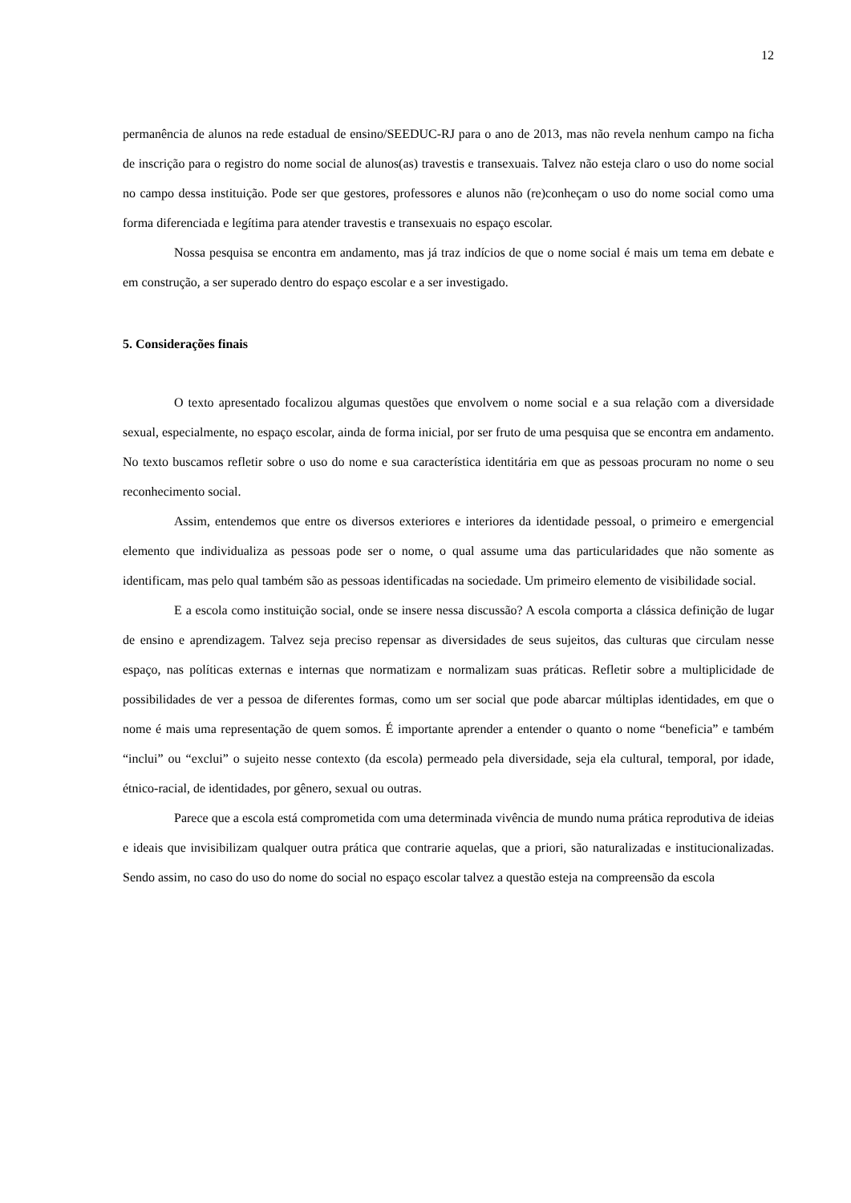12
permanência de alunos na rede estadual de ensino/SEEDUC-RJ para o ano de 2013, mas não revela nenhum campo na ficha de inscrição para o registro do nome social de alunos(as) travestis e transexuais. Talvez não esteja claro o uso do nome social no campo dessa instituição. Pode ser que gestores, professores e alunos não (re)conheçam o uso do nome social como uma forma diferenciada e legítima para atender travestis e transexuais no espaço escolar.
Nossa pesquisa se encontra em andamento, mas já traz indícios de que o nome social é mais um tema em debate e em construção, a ser superado dentro do espaço escolar e a ser investigado.
5. Considerações finais
O texto apresentado focalizou algumas questões que envolvem o nome social e a sua relação com a diversidade sexual, especialmente, no espaço escolar, ainda de forma inicial, por ser fruto de uma pesquisa que se encontra em andamento. No texto buscamos refletir sobre o uso do nome e sua característica identitária em que as pessoas procuram no nome o seu reconhecimento social.
Assim, entendemos que entre os diversos exteriores e interiores da identidade pessoal, o primeiro e emergencial elemento que individualiza as pessoas pode ser o nome, o qual assume uma das particularidades que não somente as identificam, mas pelo qual também são as pessoas identificadas na sociedade. Um primeiro elemento de visibilidade social.
E a escola como instituição social, onde se insere nessa discussão? A escola comporta a clássica definição de lugar de ensino e aprendizagem. Talvez seja preciso repensar as diversidades de seus sujeitos, das culturas que circulam nesse espaço, nas políticas externas e internas que normatizam e normalizam suas práticas. Refletir sobre a multiplicidade de possibilidades de ver a pessoa de diferentes formas, como um ser social que pode abarcar múltiplas identidades, em que o nome é mais uma representação de quem somos. É importante aprender a entender o quanto o nome “beneficia” e também “inclui” ou “exclui” o sujeito nesse contexto (da escola) permeado pela diversidade, seja ela cultural, temporal, por idade, étnico-racial, de identidades, por gênero, sexual ou outras.
Parece que a escola está comprometida com uma determinada vivência de mundo numa prática reprodutiva de ideias e ideais que invisibilizam qualquer outra prática que contrarie aquelas, que a priori, são naturalizadas e institucionalizadas. Sendo assim, no caso do uso do nome do social no espaço escolar talvez a questão esteja na compreensão da escola